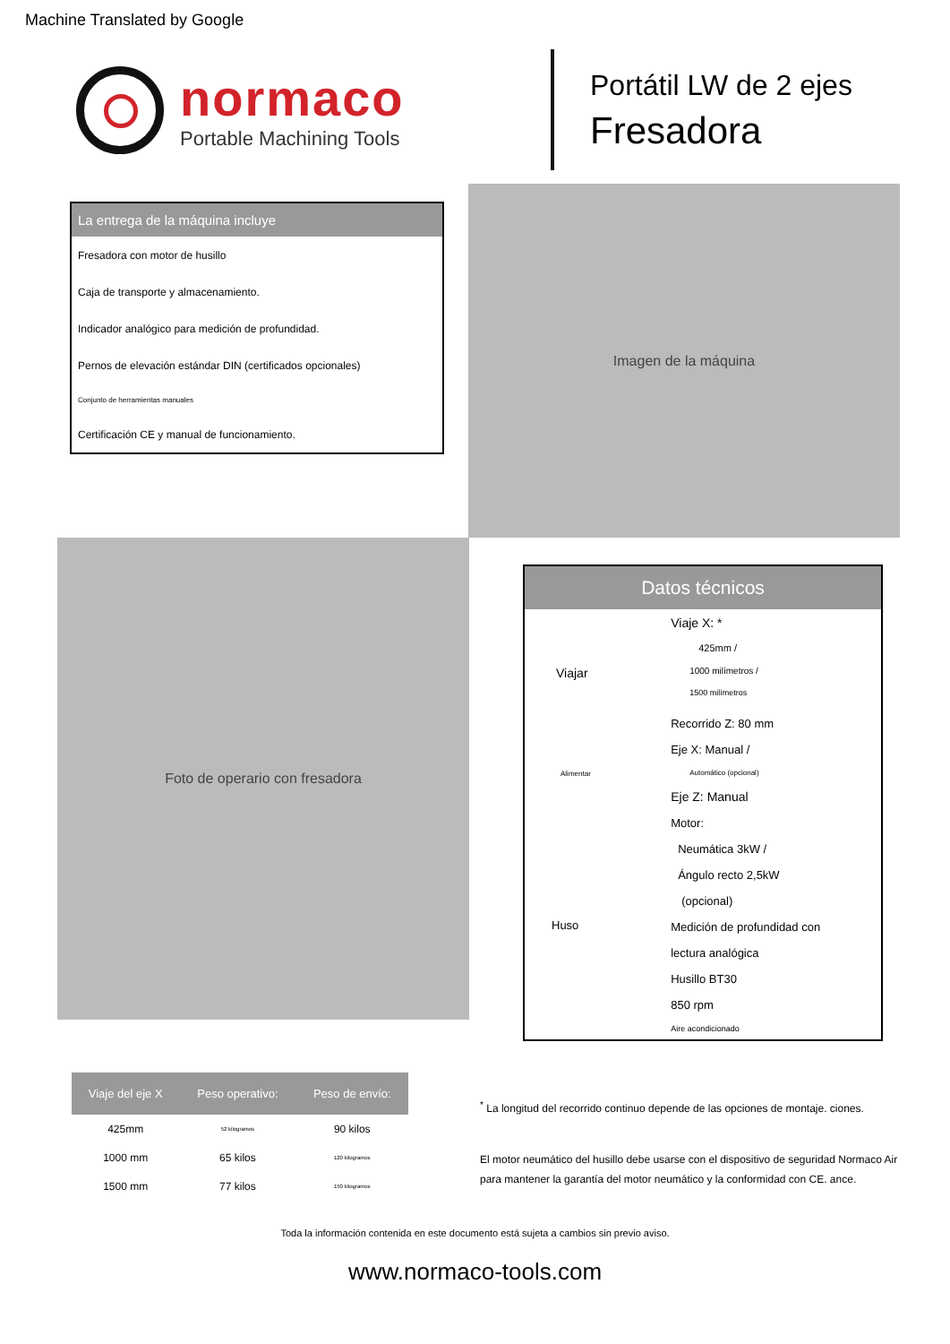Machine Translated by Google
normaco
Portable Machining Tools
Portátil LW de 2 ejes
Fresadora
La entrega de la máquina incluye
Fresadora con motor de husillo
Caja de transporte y almacenamiento.
Indicador analógico para medición de profundidad.
Pernos de elevación estándar DIN (certificados opcionales)
Conjunto de herramientas manuales
Certificación CE y manual de funcionamiento.
Imagen de la máquina
Foto de operario con fresadora
Datos técnicos
| Viajar | Viaje X: * |
| | 425mm / |
| | 1000 milímetros / |
| | 1500 milímetros |
| | Recorrido Z: 80 mm |
| Alimentar | Eje X: Manual / |
| | Automático (opcional) |
| | Eje Z: Manual |
| Huso | Motor: |
| | Neumática 3kW / |
| | Ángulo recto 2,5kW |
| | (opcional) |
| | Medición de profundidad con |
| | lectura analógica |
| | Husillo BT30 |
| | 850 rpm |
| | Aire acondicionado |
| Viaje del eje X | Peso operativo: | Peso de envío: |
| --- | --- | --- |
| 425mm | 52 kilogramos | 90 kilos |
| 1000 mm | 65 kilos | 120 kilogramos |
| 1500 mm | 77 kilos | 150 kilogramos |
<sup>*</sup> La longitud del recorrido continuo depende de las opciones de montaje. ciones.
El motor neumático del husillo debe usarse con el dispositivo de seguridad Normaco Air para mantener la garantía del motor neumático y la conformidad con CE. ance.
Toda la información contenida en este documento está sujeta a cambios sin previo aviso.
www.normaco-tools.com